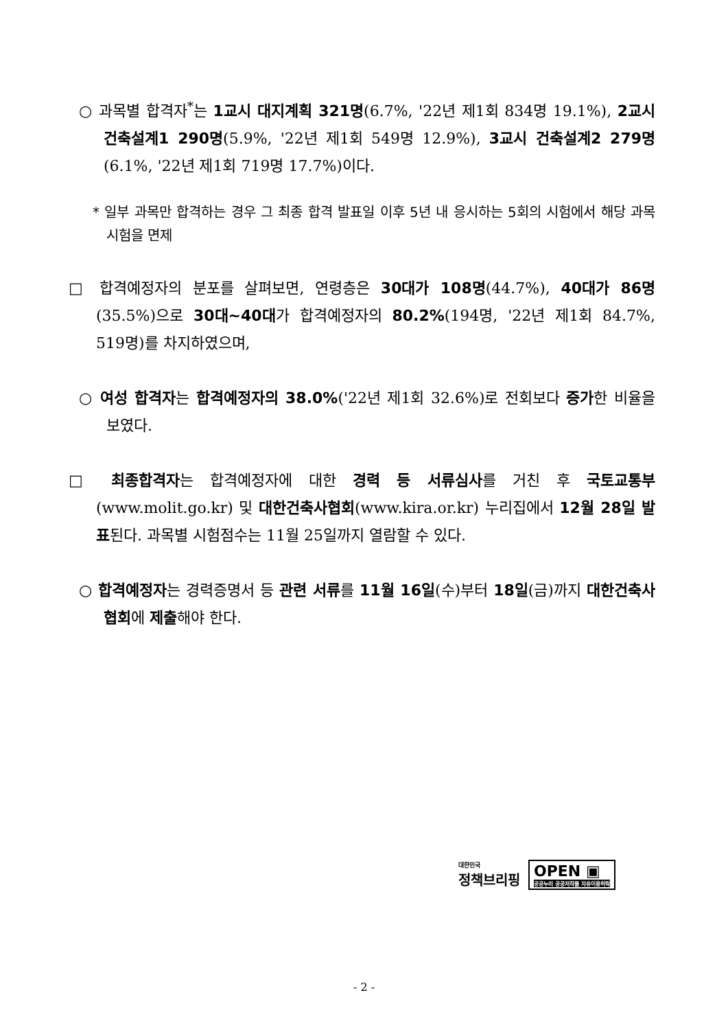○ 과목별 합격자<sup>*</sup>는 1교시 대지계획 321명(6.7%, '22년 제1회 834명 19.1%), 2교시 건축설계1 290명(5.9%, '22년 제1회 549명 12.9%), 3교시 건축설계2 279명(6.1%, '22년 제1회 719명 17.7%)이다.
* 일부 과목만 합격하는 경우 그 최종 합격 발표일 이후 5년 내 응시하는 5회의 시험에서 해당 과목 시험을 면제
□ 합격예정자의 분포를 살펴보면, 연령층은 30대가 108명(44.7%), 40대가 86명(35.5%)으로 30대~40대가 합격예정자의 80.2%(194명, '22년 제1회 84.7%, 519명)를 차지하였으며,
○ 여성 합격자는 합격예정자의 38.0%('22년 제1회 32.6%)로 전회보다 증가한 비율을 보였다.
□ 최종합격자는 합격예정자에 대한 경력 등 서류심사를 거친 후 국토교통부(www.molit.go.kr) 및 대한건축사협회(www.kira.or.kr) 누리집에서 12월 28일 발표된다. 과목별 시험점수는 11월 25일까지 열람할 수 있다.
○ 합격예정자는 경력증명서 등 관련 서류를 11월 16일(수)부터 18일(금)까지 대한건축사협회에 제출해야 한다.
대한민국
정책브리핑
OPEN ▣
공공누리 공공저작물 자유이용허락
- 2 -